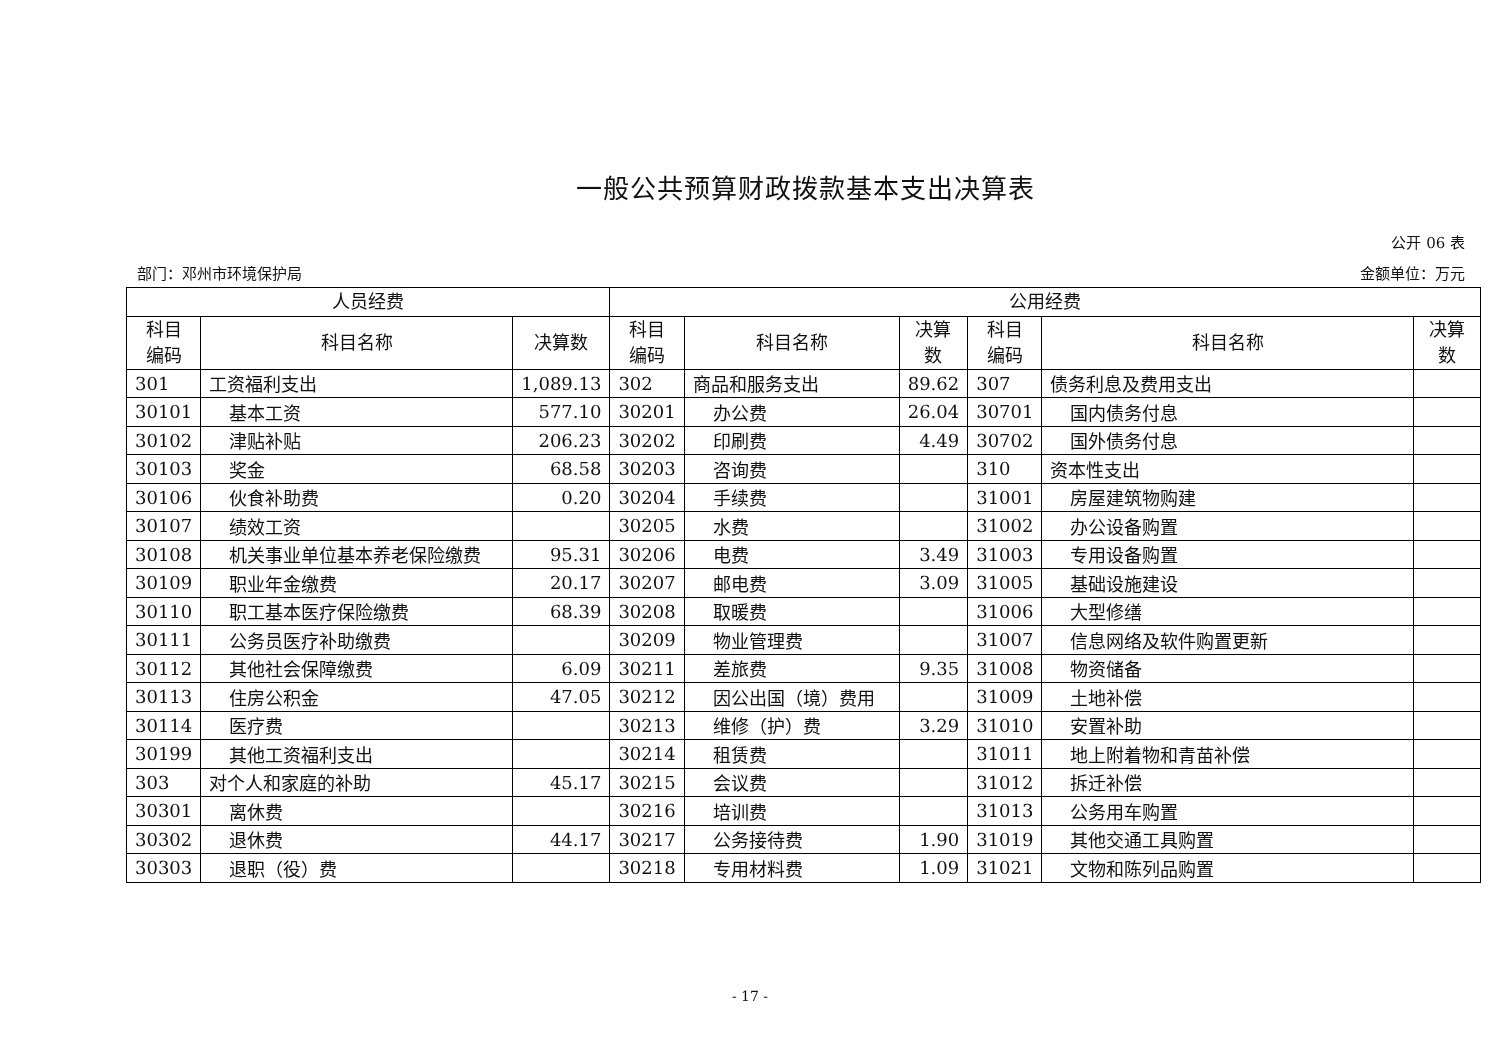一般公共预算财政拨款基本支出决算表
公开 06 表
部门：邓州市环境保护局 金额单位：万元
| 人员经费 | | | 公用经费 | | | | | |
| --- | --- | --- | --- | --- | --- | --- | --- | --- |
| 科目 编码 | 科目名称 | 决算数 | 科目 编码 | 科目名称 | 决算 数 | 科目 编码 | 科目名称 | 决算 数 |
| 301 | 工资福利支出 | 1,089.13 | 302 | 商品和服务支出 | 89.62 | 307 | 债务利息及费用支出 | |
| 30101 | 基本工资 | 577.10 | 30201 | 办公费 | 26.04 | 30701 | 国内债务付息 | |
| 30102 | 津贴补贴 | 206.23 | 30202 | 印刷费 | 4.49 | 30702 | 国外债务付息 | |
| 30103 | 奖金 | 68.58 | 30203 | 咨询费 | | 310 | 资本性支出 | |
| 30106 | 伙食补助费 | 0.20 | 30204 | 手续费 | | 31001 | 房屋建筑物购建 | |
| 30107 | 绩效工资 | | 30205 | 水费 | | 31002 | 办公设备购置 | |
| 30108 | 机关事业单位基本养老保险缴费 | 95.31 | 30206 | 电费 | 3.49 | 31003 | 专用设备购置 | |
| 30109 | 职业年金缴费 | 20.17 | 30207 | 邮电费 | 3.09 | 31005 | 基础设施建设 | |
| 30110 | 职工基本医疗保险缴费 | 68.39 | 30208 | 取暖费 | | 31006 | 大型修缮 | |
| 30111 | 公务员医疗补助缴费 | | 30209 | 物业管理费 | | 31007 | 信息网络及软件购置更新 | |
| 30112 | 其他社会保障缴费 | 6.09 | 30211 | 差旅费 | 9.35 | 31008 | 物资储备 | |
| 30113 | 住房公积金 | 47.05 | 30212 | 因公出国（境）费用 | | 31009 | 土地补偿 | |
| 30114 | 医疗费 | | 30213 | 维修（护）费 | 3.29 | 31010 | 安置补助 | |
| 30199 | 其他工资福利支出 | | 30214 | 租赁费 | | 31011 | 地上附着物和青苗补偿 | |
| 303 | 对个人和家庭的补助 | 45.17 | 30215 | 会议费 | | 31012 | 拆迁补偿 | |
| 30301 | 离休费 | | 30216 | 培训费 | | 31013 | 公务用车购置 | |
| 30302 | 退休费 | 44.17 | 30217 | 公务接待费 | 1.90 | 31019 | 其他交通工具购置 | |
| 30303 | 退职（役）费 | | 30218 | 专用材料费 | 1.09 | 31021 | 文物和陈列品购置 | |
- 17 -